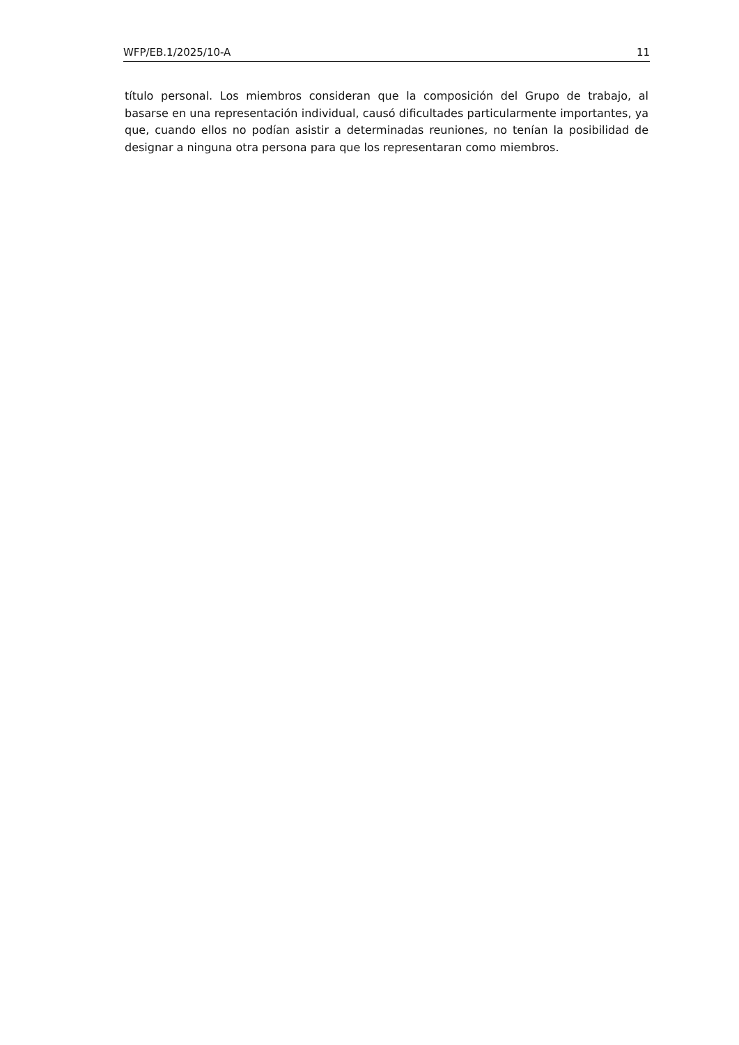WFP/EB.1/2025/10-A 11
título personal. Los miembros consideran que la composición del Grupo de trabajo, al basarse en una representación individual, causó dificultades particularmente importantes, ya que, cuando ellos no podían asistir a determinadas reuniones, no tenían la posibilidad de designar a ninguna otra persona para que los representaran como miembros.